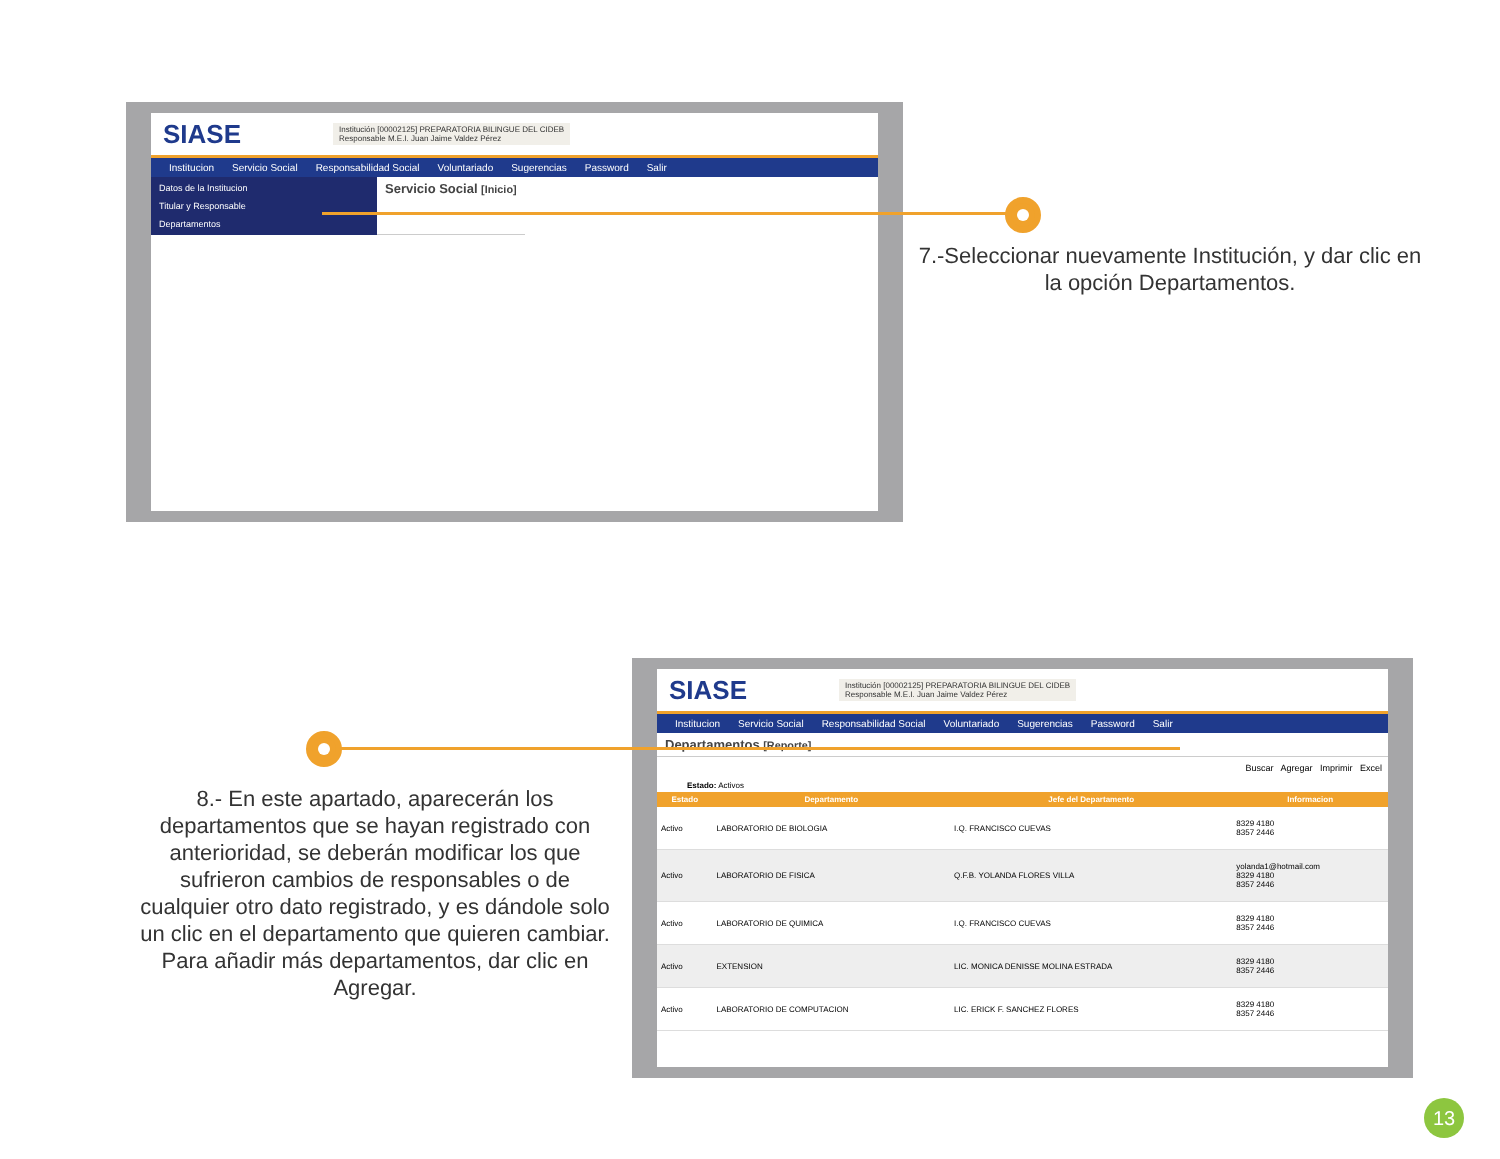SIASE
Institución [00002125] PREPARATORIA BILINGUE DEL CIDEB
Responsable M.E.I. Juan Jaime Valdez Pérez
Institucion Servicio Social Responsabilidad Social Voluntariado Sugerencias Password Salir
Datos de la Institucion
Titular y Responsable
Departamentos
Servicio Social [Inicio]
7.-Seleccionar nuevamente Institución, y dar clic en la opción Departamentos.
SIASE
Institución [00002125] PREPARATORIA BILINGUE DEL CIDEB
Responsable M.E.I. Juan Jaime Valdez Pérez
Institucion Servicio Social Responsabilidad Social Voluntariado Sugerencias Password Salir
Departamentos [Reporte]
Buscar Agregar Imprimir Excel
Estado: Activos
| Estado | Departamento | Jefe del Departamento | Informacion |
| --- | --- | --- | --- |
| Activo | LABORATORIO DE BIOLOGIA | I.Q. FRANCISCO CUEVAS | 8329 4180 8357 2446 |
| Activo | LABORATORIO DE FISICA | Q.F.B. YOLANDA FLORES VILLA | yolanda1@hotmail.com 8329 4180 8357 2446 |
| Activo | LABORATORIO DE QUIMICA | I.Q. FRANCISCO CUEVAS | 8329 4180 8357 2446 |
| Activo | EXTENSION | LIC. MONICA DENISSE MOLINA ESTRADA | 8329 4180 8357 2446 |
| Activo | LABORATORIO DE COMPUTACION | LIC. ERICK F. SANCHEZ FLORES | 8329 4180 8357 2446 |
8.- En este apartado, aparecerán los departamentos que se hayan registrado con anterioridad, se deberán modificar los que sufrieron cambios de responsables o de cualquier otro dato registrado, y es dándole solo un clic en el departamento que quieren cambiar. Para añadir más departamentos, dar clic en Agregar.
13